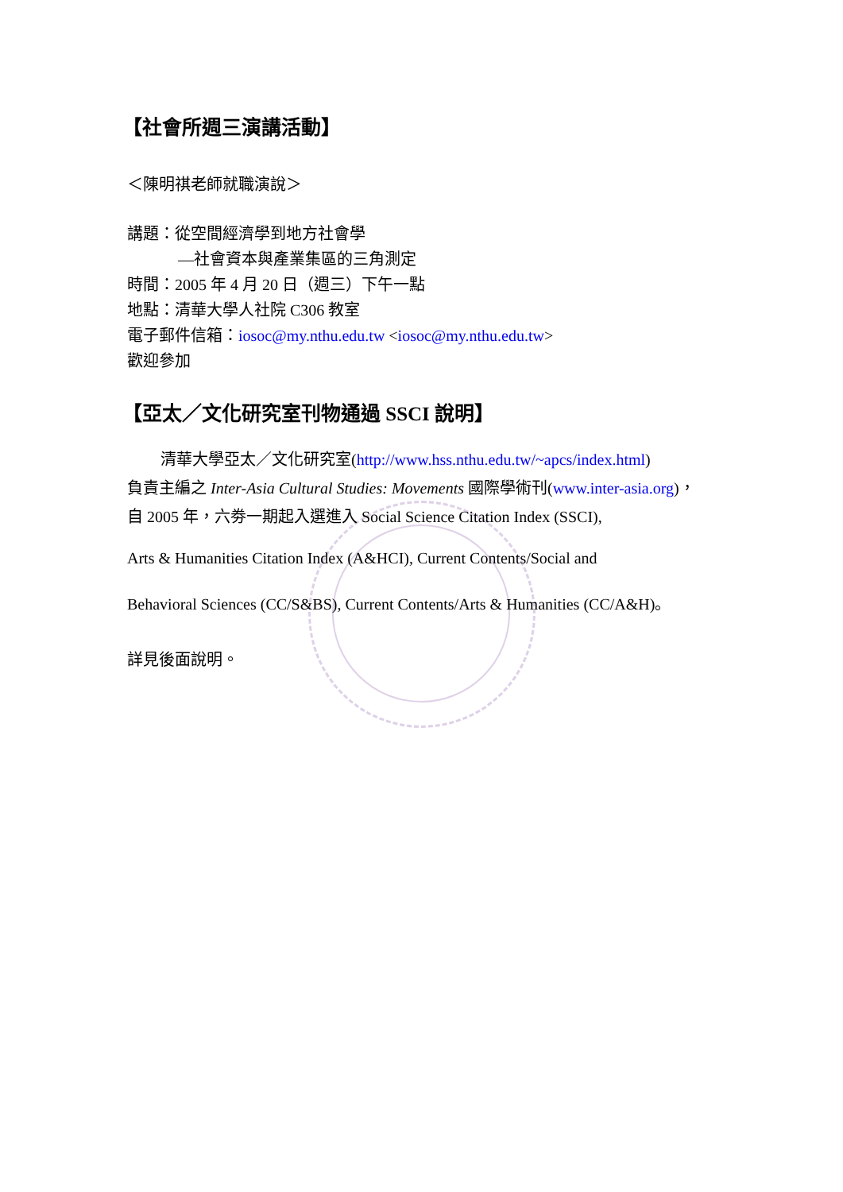【社會所週三演講活動】
＜陳明祺老師就職演說＞
講題：從空間經濟學到地方社會學
—社會資本與產業集區的三角測定
時間：2005 年 4 月 20 日（週三）下午一點
地點：清華大學人社院 C306 教室
電子郵件信箱：iosoc@my.nthu.edu.tw <iosoc@my.nthu.edu.tw>
歡迎參加
【亞太／文化研究室刊物通過 SSCI 說明】
清華大學亞太／文化研究室(http://www.hss.nthu.edu.tw/~apcs/index.html)
負責主編之 Inter-Asia Cultural Studies: Movements 國際學術刊(www.inter-asia.org)，
自 2005 年，六劵一期起入選進入 Social Science Citation Index (SSCI),
Arts & Humanities Citation Index (A&HCI), Current Contents/Social and
Behavioral Sciences (CC/S&BS), Current Contents/Arts & Humanities (CC/A&H)。
詳見後面說明。